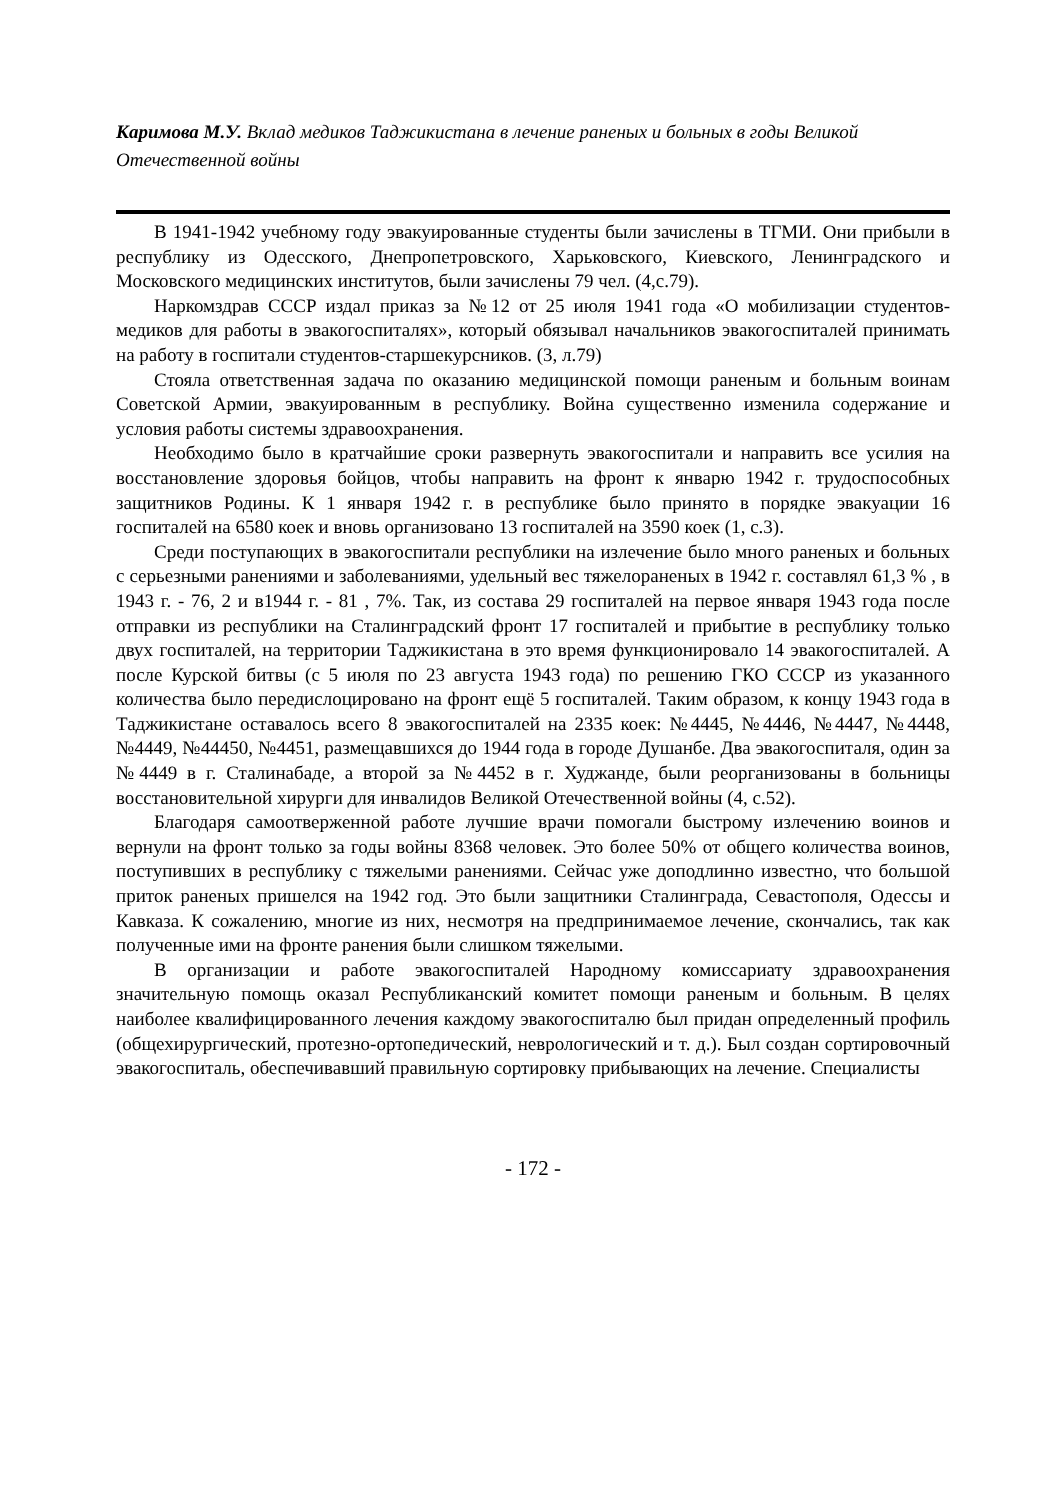Каримова М.У. Вклад медиков Таджикистана в лечение раненых и больных в годы Великой Отечественной войны
В 1941-1942 учебному году эвакуированные студенты были зачислены в ТГМИ. Они прибыли в республику из Одесского, Днепропетровского, Харьковского, Киевского, Ленинградского и Московского медицинских институтов, были зачислены 79 чел. (4,с.79).
Наркомздрав СССР издал приказ за №12 от 25 июля 1941 года «О мобилизации студентов-медиков для работы в эвакогоспиталях», который обязывал начальников эвакогоспиталей принимать на работу в госпитали студентов-старшекурсников. (3, л.79)
Стояла ответственная задача по оказанию медицинской помощи раненым и больным воинам Советской Армии, эвакуированным в республику. Война существенно изменила содержание и условия работы системы здравоохранения.
Необходимо было в кратчайшие сроки развернуть эвакогоспитали и направить все усилия на восстановление здоровья бойцов, чтобы направить на фронт к январю 1942 г. трудоспособных защитников Родины. К 1 января 1942 г. в республике было принято в порядке эвакуации 16 госпиталей на 6580 коек и вновь организовано 13 госпиталей на 3590 коек (1, с.3).
Среди поступающих в эвакогоспитали республики на излечение было много раненых и больных с серьезными ранениями и заболеваниями, удельный вес тяжелораненых в 1942 г. составлял 61,3 % , в 1943 г. - 76, 2 и в1944 г. - 81 , 7%. Так, из состава 29 госпиталей на первое января 1943 года после отправки из республики на Сталинградский фронт 17 госпиталей и прибытие в республику только двух госпиталей, на территории Таджикистана в это время функционировало 14 эвакогоспиталей. А после Курской битвы (с 5 июля по 23 августа 1943 года) по решению ГКО СССР из указанного количества было передислоцировано на фронт ещё 5 госпиталей. Таким образом, к концу 1943 года в Таджикистане оставалось всего 8 эвакогоспиталей на 2335 коек: №4445, №4446, №4447, №4448, №4449, №44450, №4451, размещавшихся до 1944 года в городе Душанбе. Два эвакогоспиталя, один за №4449 в г. Сталинабаде, а второй за №4452 в г. Худжанде, были реорганизованы в больницы восстановительной хирурги для инвалидов Великой Отечественной войны (4, с.52).
Благодаря самоотверженной работе лучшие врачи помогали быстрому излечению воинов и вернули на фронт только за годы войны 8368 человек. Это более 50% от общего количества воинов, поступивших в республику с тяжелыми ранениями. Сейчас уже доподлинно известно, что большой приток раненых пришелся на 1942 год. Это были защитники Сталинграда, Севастополя, Одессы и Кавказа. К сожалению, многие из них, несмотря на предпринимаемое лечение, скончались, так как полученные ими на фронте ранения были слишком тяжелыми.
В организации и работе эвакогоспиталей Народному комиссариату здравоохранения значительную помощь оказал Республиканский комитет помощи раненым и больным. В целях наиболее квалифицированного лечения каждому эвакогоспиталю был придан определенный профиль (общехирургический, протезно-ортопедический, неврологический и т. д.). Был создан сортировочный эвакогоспиталь, обеспечивавший правильную сортировку прибывающих на лечение. Специалисты
- 172 -